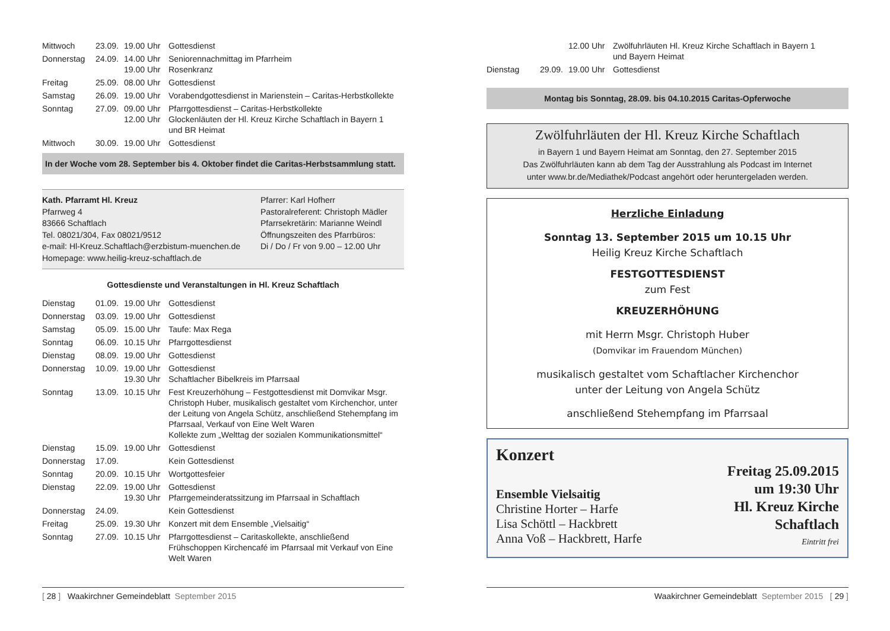| Mittwoch | 23.09. | 19.00 Uhr | Gottesdienst |
| Donnerstag | 24.09. | 14.00 Uhr 19.00 Uhr | Seniorennachmittag im Pfarrheim Rosenkranz |
| Freitag | 25.09. | 08.00 Uhr | Gottesdienst |
| Samstag | 26.09. | 19.00 Uhr | Vorabendgottesdienst in Marienstein – Caritas-Herbstkollekte |
| Sonntag | 27.09. | 09.00 Uhr 12.00 Uhr | Pfarrgottesdienst – Caritas-Herbstkollekte Glockenläuten der Hl. Kreuz Kirche Schaftlach in Bayern 1 und BR Heimat |
| Mittwoch | 30.09. | 19.00 Uhr | Gottesdienst |
In der Woche vom 28. September bis 4. Oktober findet die Caritas-Herbstsammlung statt.
Kath. Pfarramt Hl. Kreuz
Pfarrweg 4
83666 Schaftlach
Tel. 08021/304, Fax 08021/9512
e-mail: Hl-Kreuz.Schaftlach@erzbistum-muenchen.de
Homepage: www.heilig-kreuz-schaftlach.de
Pfarrer: Karl Hofherr
Pastoralreferent: Christoph Mädler
Pfarrsekretärin: Marianne Weindl
Öffnungszeiten des Pfarrbüros:
Di / Do / Fr von 9.00 – 12.00 Uhr
Gottesdienste und Veranstaltungen in Hl. Kreuz Schaftlach
| Dienstag | 01.09. | 19.00 Uhr | Gottesdienst |
| Donnerstag | 03.09. | 19.00 Uhr | Gottesdienst |
| Samstag | 05.09. | 15.00 Uhr | Taufe: Max Rega |
| Sonntag | 06.09. | 10.15 Uhr | Pfarrgottesdienst |
| Dienstag | 08.09. | 19.00 Uhr | Gottesdienst |
| Donnerstag | 10.09. | 19.00 Uhr 19.30 Uhr | Gottesdienst Schaftlacher Bibelkreis im Pfarrsaal |
| Sonntag | 13.09. | 10.15 Uhr | Fest Kreuzerhöhung – Festgottesdienst mit Domvikar Msgr. Christoph Huber, musikalisch gestaltet vom Kirchenchor, unter der Leitung von Angela Schütz, anschließend Stehempfang im Pfarrsaal, Verkauf von Eine Welt Waren Kollekte zum „Welttag der sozialen Kommunikationsmittel“ |
| Dienstag | 15.09. | 19.00 Uhr | Gottesdienst |
| Donnerstag | 17.09. | | Kein Gottesdienst |
| Sonntag | 20.09. | 10.15 Uhr | Wortgottesfeier |
| Dienstag | 22.09. | 19.00 Uhr 19.30 Uhr | Gottesdienst Pfarrgemeinderatssitzung im Pfarrsaal in Schaftlach |
| Donnerstag | 24.09. | | Kein Gottesdienst |
| Freitag | 25.09. | 19.30 Uhr | Konzert mit dem Ensemble „Vielsaitig“ |
| Sonntag | 27.09. | 10.15 Uhr | Pfarrgottesdienst – Caritaskollekte, anschließend Frühschoppen Kirchencafé im Pfarrsaal mit Verkauf von Eine Welt Waren |
[ 28 ] Waakirchner Gemeindeblatt September 2015
| | | 12.00 Uhr | Zwölfuhrläuten Hl. Kreuz Kirche Schaftlach in Bayern 1 und Bayern Heimat |
| Dienstag | 29.09. | 19.00 Uhr | Gottesdienst |
Montag bis Sonntag, 28.09. bis 04.10.2015 Caritas-Opferwoche
Zwölfuhrläuten der Hl. Kreuz Kirche Schaftlach
in Bayern 1 und Bayern Heimat am Sonntag, den 27. September 2015
Das Zwölfuhrläuten kann ab dem Tag der Ausstrahlung als Podcast im Internet
unter www.br.de/Mediathek/Podcast angehört oder heruntergeladen werden.
Herzliche Einladung
Sonntag 13. September 2015 um 10.15 Uhr
Heilig Kreuz Kirche Schaftlach
FESTGOTTESDIENST
zum Fest
KREUZERHÖHUNG
mit Herrn Msgr. Christoph Huber
(Domvikar im Frauendom München)
musikalisch gestaltet vom Schaftlacher Kirchenchor
unter der Leitung von Angela Schütz
anschließend Stehempfang im Pfarrsaal
Konzert
Ensemble Vielsaitig
Christine Horter – Harfe
Lisa Schöttl – Hackbrett
Anna Voß – Hackbrett, Harfe
Freitag 25.09.2015
um 19:30 Uhr
Hl. Kreuz Kirche
Schaftlach
Eintritt frei
Waakirchner Gemeindeblatt September 2015 [ 29 ]